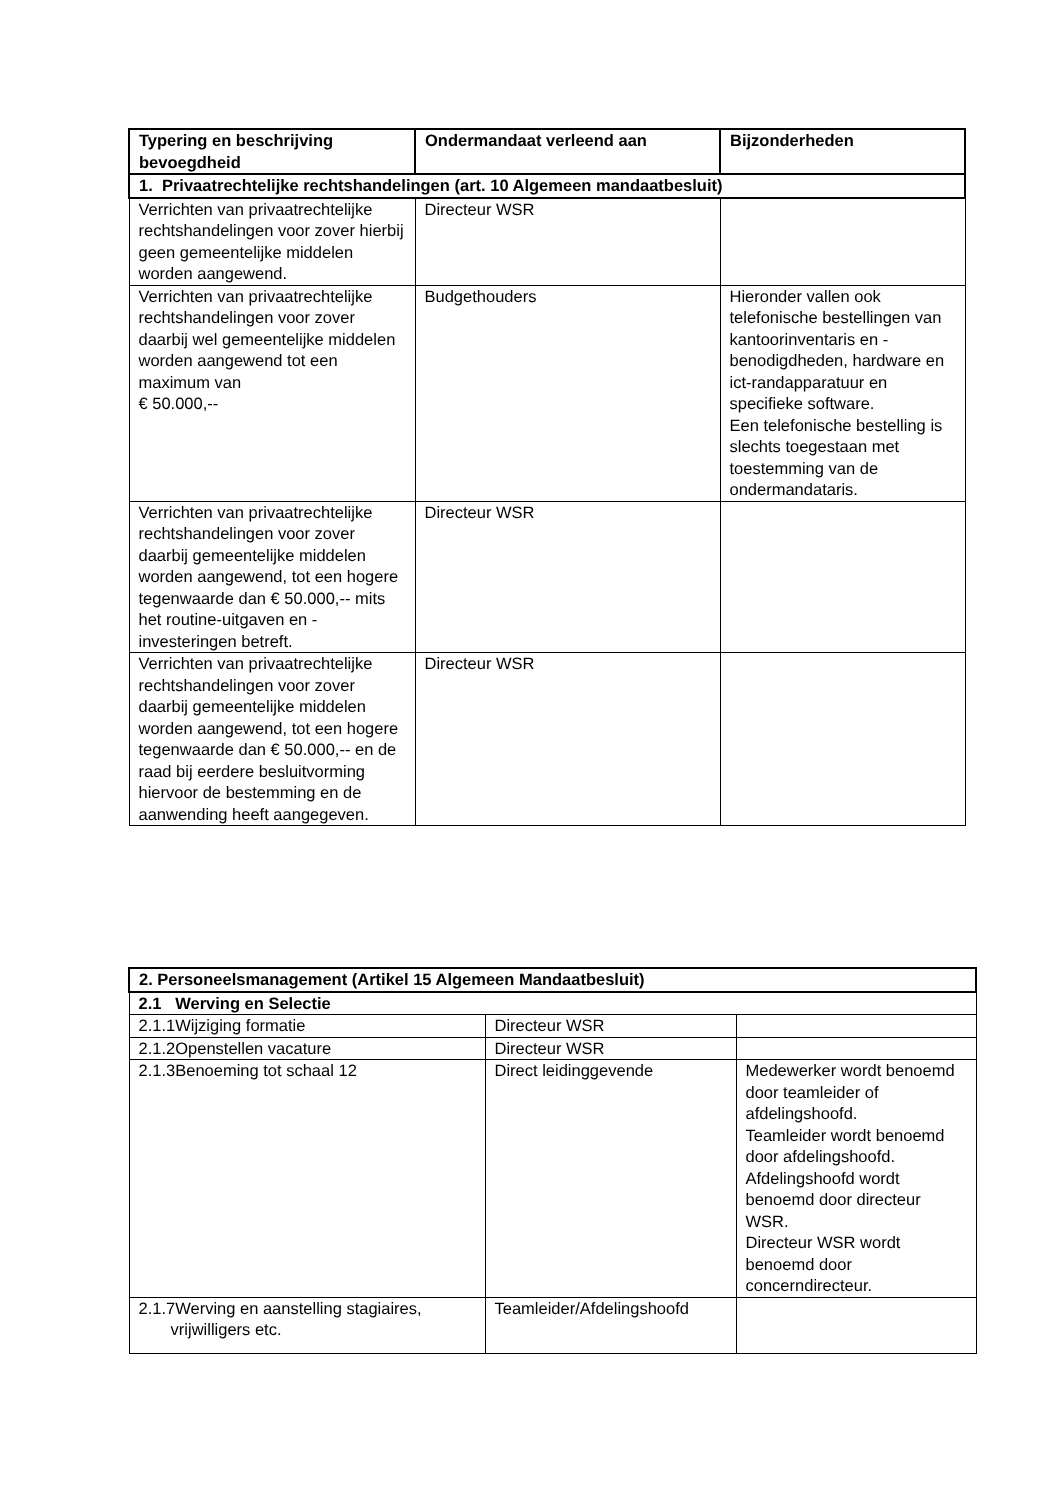| Typering en beschrijving bevoegdheid | Ondermandaat verleend aan | Bijzonderheden |
| --- | --- | --- |
| 1. Privaatrechtelijke rechtshandelingen (art. 10 Algemeen mandaatbesluit) | | |
| Verrichten van privaatrechtelijke rechtshandelingen voor zover hierbij geen gemeentelijke middelen worden aangewend. | Directeur WSR | |
| Verrichten van privaatrechtelijke rechtshandelingen voor zover daarbij wel gemeentelijke middelen worden aangewend tot een maximum van € 50.000,-- | Budgethouders | Hieronder vallen ook telefonische bestellingen van kantoorinventaris en -benodigdheden, hardware en ict-randapparatuur en specifieke software. Een telefonische bestelling is slechts toegestaan met toestemming van de ondermandataris. |
| Verrichten van privaatrechtelijke rechtshandelingen voor zover daarbij gemeentelijke middelen worden aangewend, tot een hogere tegenwaarde dan € 50.000,-- mits het routine-uitgaven en -investeringen betreft. | Directeur WSR | |
| Verrichten van privaatrechtelijke rechtshandelingen voor zover daarbij gemeentelijke middelen worden aangewend, tot een hogere tegenwaarde dan € 50.000,-- en de raad bij eerdere besluitvorming hiervoor de bestemming en de aanwending heeft aangegeven. | Directeur WSR | |
| 2. Personeelsmanagement (Artikel 15 Algemeen Mandaatbesluit) | | |
| 2.1 Werving en Selectie | | |
| 2.1.1Wijziging formatie | Directeur WSR | |
| 2.1.2Openstellen vacature | Directeur WSR | |
| 2.1.3Benoeming tot schaal 12 | Direct leidinggevende | Medewerker wordt benoemd door teamleider of afdelingshoofd. Teamleider wordt benoemd door afdelingshoofd. Afdelingshoofd wordt benoemd door directeur WSR. Directeur WSR wordt benoemd door concerndirecteur. |
| 2.1.7Werving en aanstelling stagiaires, vrijwilligers etc. | Teamleider/Afdelingshoofd | |